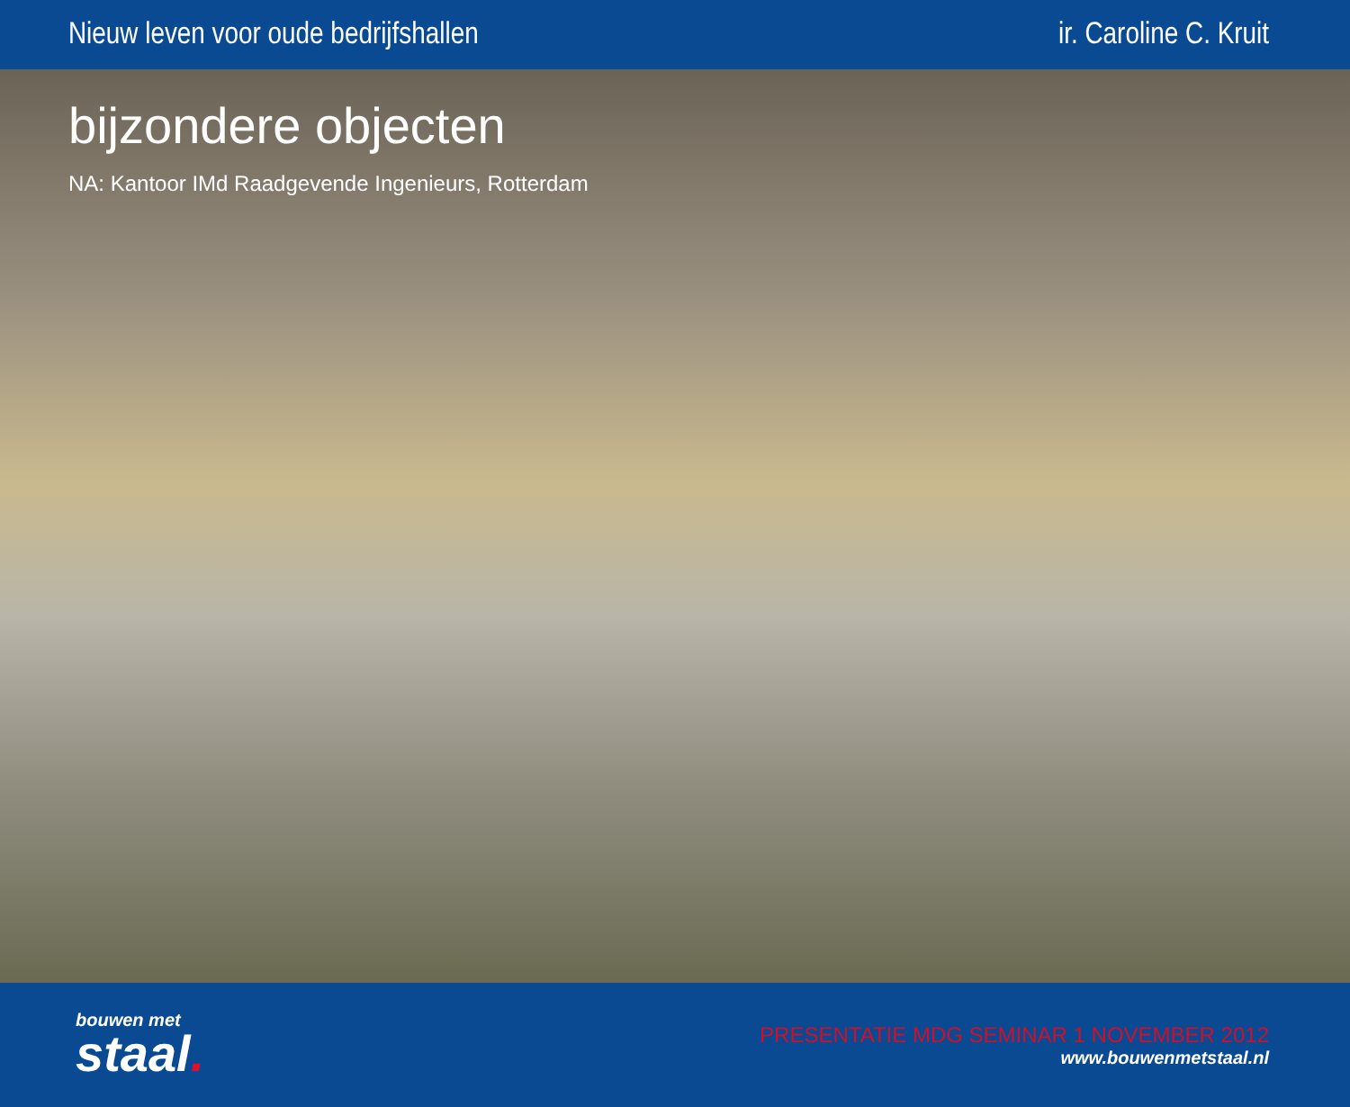Nieuw leven voor oude bedrijfshallen ir. Caroline C. Kruit
bijzondere objecten
NA: Kantoor IMd Raadgevende Ingenieurs, Rotterdam
bouwen met
staal.
PRESENTATIE MDG SEMINAR 1 NOVEMBER 2012
www.bouwenmetstaal.nl